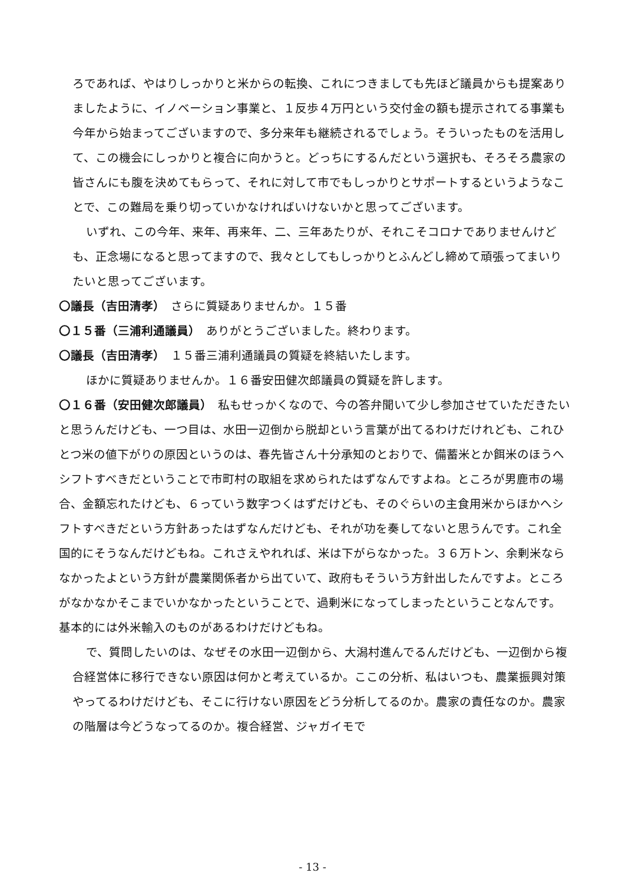ろであれば、やはりしっかりと米からの転換、これにつきましても先ほど議員からも提案ありましたように、イノベーション事業と、１反歩４万円という交付金の額も提示されてる事業も今年から始まってございますので、多分来年も継続されるでしょう。そういったものを活用して、この機会にしっかりと複合に向かうと。どっちにするんだという選択も、そろそろ農家の皆さんにも腹を決めてもらって、それに対して市でもしっかりとサポートするというようなことで、この難局を乗り切っていかなければいけないかと思ってございます。
いずれ、この今年、来年、再来年、二、三年あたりが、それこそコロナでありませんけども、正念場になると思ってますので、我々としてもしっかりとふんどし締めて頑張ってまいりたいと思ってございます。
〇議長（吉田清孝）　さらに質疑ありませんか。１５番
〇１５番（三浦利通議員）　ありがとうございました。終わります。
〇議長（吉田清孝）　１５番三浦利通議員の質疑を終結いたします。
ほかに質疑ありませんか。１６番安田健次郎議員の質疑を許します。
〇１６番（安田健次郎議員）　私もせっかくなので、今の答弁聞いて少し参加させていただきたいと思うんだけども、一つ目は、水田一辺倒から脱却という言葉が出てるわけだけれども、これひとつ米の値下がりの原因というのは、春先皆さん十分承知のとおりで、備蓄米とか餌米のほうへシフトすべきだということで市町村の取組を求められたはずなんですよね。ところが男鹿市の場合、金額忘れたけども、６っていう数字つくはずだけども、そのぐらいの主食用米からほかへシフトすべきだという方針あったはずなんだけども、それが功を奏してないと思うんです。これ全国的にそうなんだけどもね。これさえやれれば、米は下がらなかった。３６万トン、余剰米ならなかったよという方針が農業関係者から出ていて、政府もそういう方針出したんですよ。ところがなかなかそこまでいかなかったということで、過剰米になってしまったということなんです。基本的には外米輸入のものがあるわけだけどもね。
で、質問したいのは、なぜその水田一辺倒から、大潟村進んでるんだけども、一辺倒から複合経営体に移行できない原因は何かと考えているか。ここの分析、私はいつも、農業振興対策やってるわけだけども、そこに行けない原因をどう分析してるのか。農家の責任なのか。農家の階層は今どうなってるのか。複合経営、ジャガイモで
- 13 -